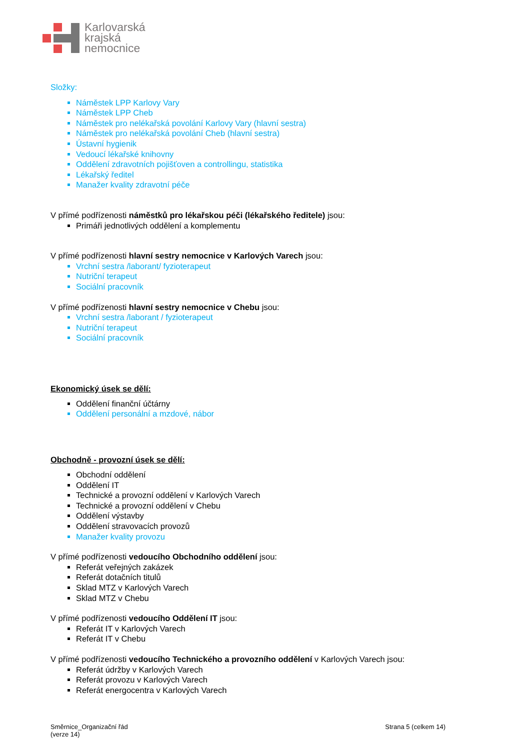Karlovarská
krajská
nemocnice
Složky:
Náměstek LPP Karlovy Vary
Náměstek LPP Cheb
Náměstek pro nelékařská povolání Karlovy Vary (hlavní sestra)
Náměstek pro nelékařská povolání Cheb (hlavní sestra)
Ústavní hygienik
Vedoucí lékařské knihovny
Oddělení zdravotních pojišťoven a controllingu, statistika
Lékařský ředitel
Manažer kvality zdravotní péče
V přímé podřízenosti náměstků pro lékařskou péči (lékařského ředitele) jsou:
Primáři jednotlivých oddělení a komplementu
V přímé podřízenosti hlavní sestry nemocnice v Karlových Varech jsou:
Vrchní sestra /laborant/ fyzioterapeut
Nutriční terapeut
Sociální pracovník
V přímé podřízenosti hlavní sestry nemocnice v Chebu jsou:
Vrchní sestra /laborant / fyzioterapeut
Nutriční terapeut
Sociální pracovník
Ekonomický úsek se dělí:
Oddělení finanční účtárny
Oddělení personální a mzdové, nábor
Obchodně - provozní úsek se dělí:
Obchodní oddělení
Oddělení IT
Technické a provozní oddělení v Karlových Varech
Technické a provozní oddělení v Chebu
Oddělení výstavby
Oddělení stravovacích provozů
Manažer kvality provozu
V přímé podřízenosti vedoucího Obchodního oddělení jsou:
Referát veřejných zakázek
Referát dotačních titulů
Sklad MTZ v Karlových Varech
Sklad MTZ v Chebu
V přímé podřízenosti vedoucího Oddělení IT jsou:
Referát IT v Karlových Varech
Referát IT v Chebu
V přímé podřízenosti vedoucího Technického a provozního oddělení v Karlových Varech jsou:
Referát údržby v Karlových Varech
Referát provozu v Karlových Varech
Referát energocentra v Karlových Varech
Směrnice_Organizační řád
(verze 14)
Strana 5 (celkem 14)